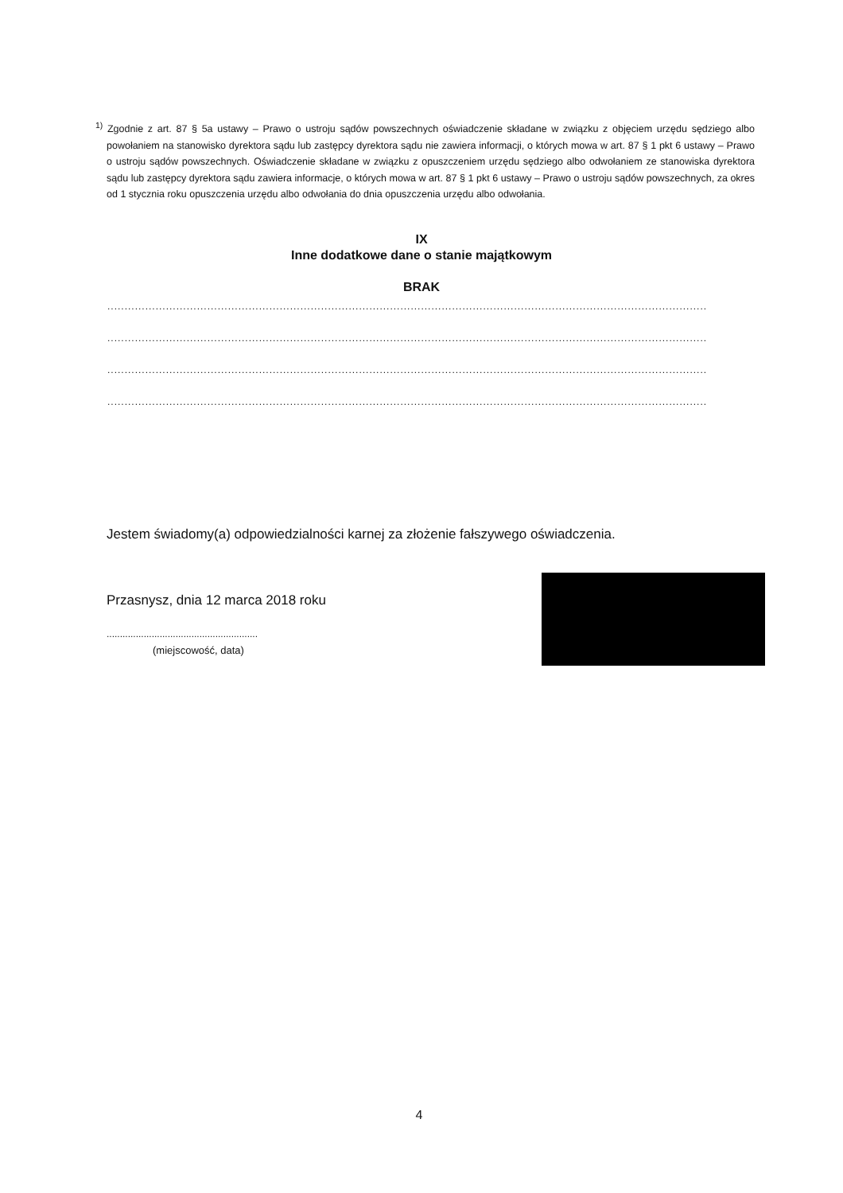<sup>1)</sup> Zgodnie z art. 87 § 5a ustawy – Prawo o ustroju sądów powszechnych oświadczenie składane w związku z objęciem urzędu sędziego albo powołaniem na stanowisko dyrektora sądu lub zastępcy dyrektora sądu nie zawiera informacji, o których mowa w art. 87 § 1 pkt 6 ustawy – Prawo o ustroju sądów powszechnych. Oświadczenie składane w związku z opuszczeniem urzędu sędziego albo odwołaniem ze stanowiska dyrektora sądu lub zastępcy dyrektora sądu zawiera informacje, o których mowa w art. 87 § 1 pkt 6 ustawy – Prawo o ustroju sądów powszechnych, za okres od 1 stycznia roku opuszczenia urzędu albo odwołania do dnia opuszczenia urzędu albo odwołania.
IX
Inne dodatkowe dane o stanie majątkowym
BRAK
..............................................................................................................................................................................
..............................................................................................................................................................................
..............................................................................................................................................................................
..............................................................................................................................................................................
Jestem świadomy(a) odpowiedzialności karnej za złożenie fałszywego oświadczenia.
Przasnysz, dnia 12 marca 2018 roku
.........................................................
(miejscowość, data)
4